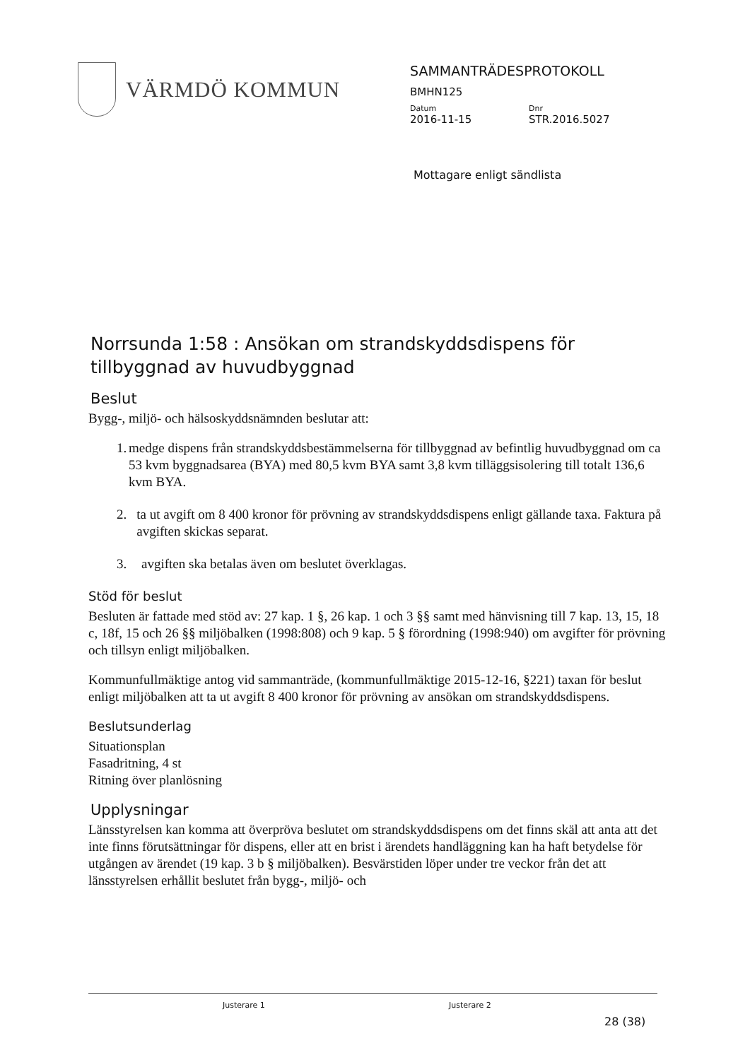VÄRMDÖ KOMMUN
SAMMANTRÄDESPROTOKOLL
BMHN125
Datum Dnr
2016-11-15 STR.2016.5027
Mottagare enligt sändlista
Norrsunda 1:58 : Ansökan om strandskyddsdispens för tillbyggnad av huvudbyggnad
Beslut
Bygg-, miljö- och hälsoskyddsnämnden beslutar att:
1. medge dispens från strandskyddsbestämmelserna för tillbyggnad av befintlig huvudbyggnad om ca 53 kvm byggnadsarea (BYA) med 80,5 kvm BYA samt 3,8 kvm tilläggsisolering till totalt 136,6 kvm BYA.
2. ta ut avgift om 8 400 kronor för prövning av strandskyddsdispens enligt gällande taxa. Faktura på avgiften skickas separat.
3. avgiften ska betalas även om beslutet överklagas.
Stöd för beslut
Besluten är fattade med stöd av: 27 kap. 1 §, 26 kap. 1 och 3 §§ samt med hänvisning till 7 kap. 13, 15, 18 c, 18f, 15 och 26 §§ miljöbalken (1998:808) och 9 kap. 5 § förordning (1998:940) om avgifter för prövning och tillsyn enligt miljöbalken.
Kommunfullmäktige antog vid sammanträde, (kommunfullmäktige 2015-12-16, §221) taxan för beslut enligt miljöbalken att ta ut avgift 8 400 kronor för prövning av ansökan om strandskyddsdispens.
Beslutsunderlag
Situationsplan
Fasadritning, 4 st
Ritning över planlösning
Upplysningar
Länsstyrelsen kan komma att överpröva beslutet om strandskyddsdispens om det finns skäl att anta att det inte finns förutsättningar för dispens, eller att en brist i ärendets handläggning kan ha haft betydelse för utgången av ärendet (19 kap. 3 b § miljöbalken). Besvärstiden löper under tre veckor från det att länsstyrelsen erhållit beslutet från bygg-, miljö- och
Justerare 1 Justerare 2
28 (38)